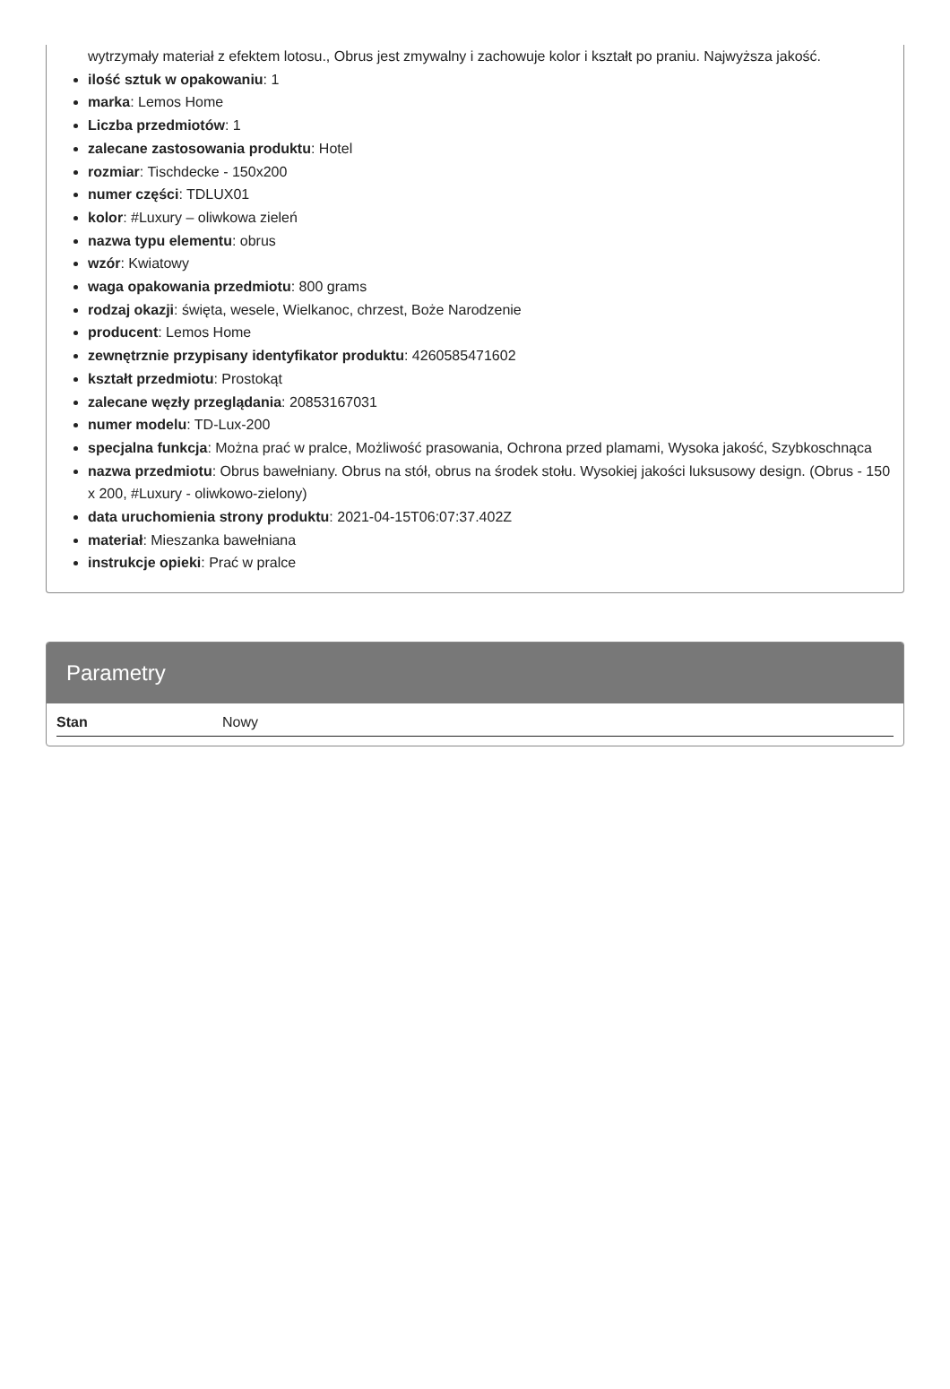wytrzymały materiał z efektem lotosu., Obrus jest zmywalny i zachowuje kolor i kształt po praniu. Najwyższa jakość.
ilość sztuk w opakowaniu: 1
marka: Lemos Home
Liczba przedmiotów: 1
zalecane zastosowania produktu: Hotel
rozmiar: Tischdecke - 150x200
numer części: TDLUX01
kolor: #Luxury – oliwkowa zieleń
nazwa typu elementu: obrus
wzór: Kwiatowy
waga opakowania przedmiotu: 800 grams
rodzaj okazji: święta, wesele, Wielkanoc, chrzest, Boże Narodzenie
producent: Lemos Home
zewnętrznie przypisany identyfikator produktu: 4260585471602
kształt przedmiotu: Prostokąt
zalecane węzły przeglądania: 20853167031
numer modelu: TD-Lux-200
specjalna funkcja: Można prać w pralce, Możliwość prasowania, Ochrona przed plamami, Wysoka jakość, Szybkoschnąca
nazwa przedmiotu: Obrus bawełniany. Obrus na stół, obrus na środek stołu. Wysokiej jakości luksusowy design. (Obrus - 150 x 200, #Luxury - oliwkowo-zielony)
data uruchomienia strony produktu: 2021-04-15T06:07:37.402Z
materiał: Mieszanka bawełniana
instrukcje opieki: Prać w pralce
Parametry
| Stan | Nowy |